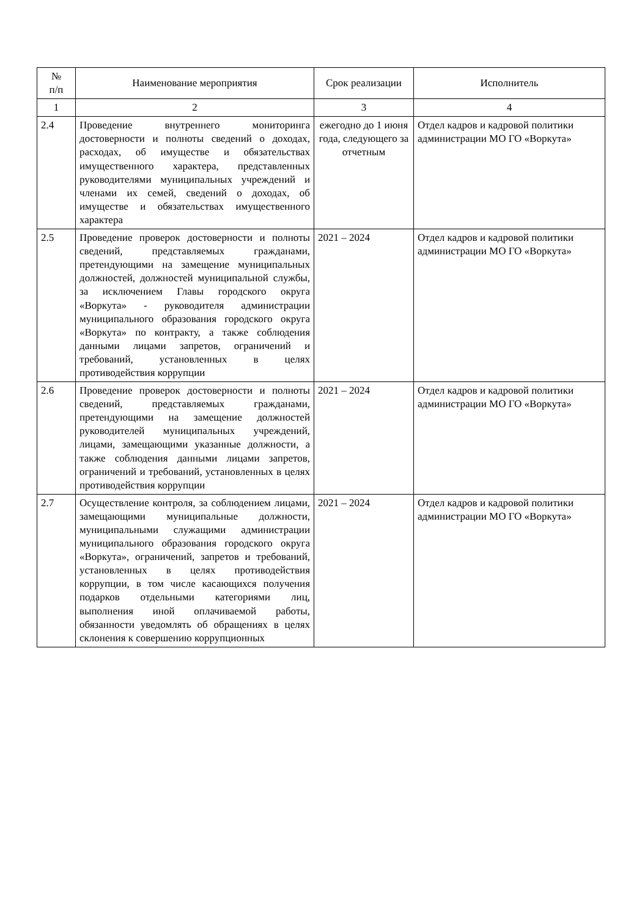| № п/п | Наименование мероприятия | Срок реализации | Исполнитель |
| --- | --- | --- | --- |
| 1 | 2 | 3 | 4 |
| 2.4 | Проведение внутреннего мониторинга достоверности и полноты сведений о доходах, расходах, об имуществе и обязательствах имущественного характера, представленных руководителями муниципальных учреждений и членами их семей, сведений о доходах, об имуществе и обязательствах имущественного характера | ежегодно до 1 июня года, следующего за отчетным | Отдел кадров и кадровой политики администрации МО ГО «Воркута» |
| 2.5 | Проведение проверок достоверности и полноты сведений, представляемых гражданами, претендующими на замещение муниципальных должностей, должностей муниципальной службы, за исключением Главы городского округа «Воркута» - руководителя администрации муниципального образования городского округа «Воркута» по контракту, а также соблюдения данными лицами запретов, ограничений и требований, установленных в целях противодействия коррупции | 2021 – 2024 | Отдел кадров и кадровой политики администрации МО ГО «Воркута» |
| 2.6 | Проведение проверок достоверности и полноты сведений, представляемых гражданами, претендующими на замещение должностей руководителей муниципальных учреждений, лицами, замещающими указанные должности, а также соблюдения данными лицами запретов, ограничений и требований, установленных в целях противодействия коррупции | 2021 – 2024 | Отдел кадров и кадровой политики администрации МО ГО «Воркута» |
| 2.7 | Осуществление контроля, за соблюдением лицами, замещающими муниципальные должности, муниципальными служащими администрации муниципального образования городского округа «Воркута», ограничений, запретов и требований, установленных в целях противодействия коррупции, в том числе касающихся получения подарков отдельными категориями лиц, выполнения иной оплачиваемой работы, обязанности уведомлять об обращениях в целях склонения к совершению коррупционных | 2021 – 2024 | Отдел кадров и кадровой политики администрации МО ГО «Воркута» |